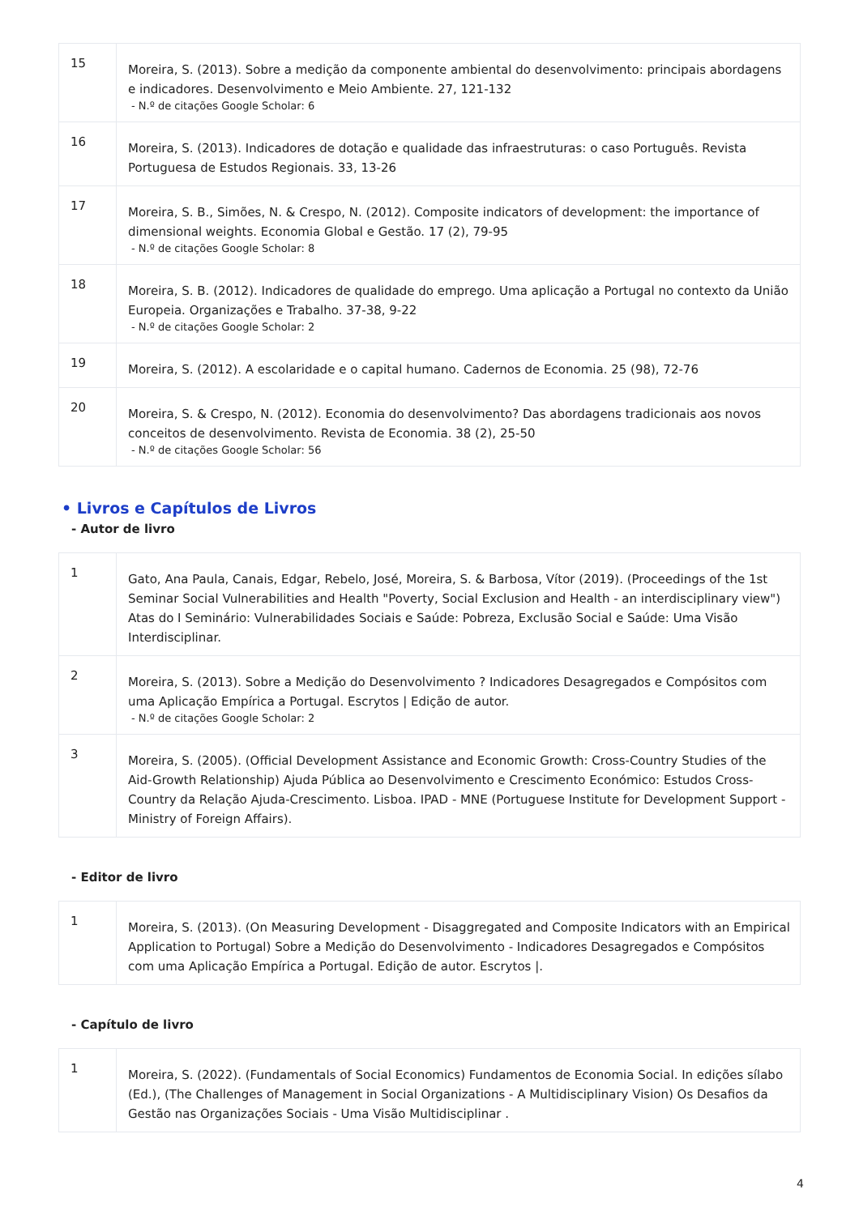| 15 | Moreira, S. (2013). Sobre a medição da componente ambiental do desenvolvimento: principais abordagens e indicadores. Desenvolvimento e Meio Ambiente. 27, 121-132 - N.º de citações Google Scholar: 6 |
| 16 | Moreira, S. (2013). Indicadores de dotação e qualidade das infraestruturas: o caso Português. Revista Portuguesa de Estudos Regionais. 33, 13-26 |
| 17 | Moreira, S. B., Simões, N. & Crespo, N. (2012). Composite indicators of development: the importance of dimensional weights. Economia Global e Gestão. 17 (2), 79-95 - N.º de citações Google Scholar: 8 |
| 18 | Moreira, S. B. (2012). Indicadores de qualidade do emprego. Uma aplicação a Portugal no contexto da União Europeia. Organizações e Trabalho. 37-38, 9-22 - N.º de citações Google Scholar: 2 |
| 19 | Moreira, S. (2012). A escolaridade e o capital humano. Cadernos de Economia. 25 (98), 72-76 |
| 20 | Moreira, S. & Crespo, N. (2012). Economia do desenvolvimento? Das abordagens tradicionais aos novos conceitos de desenvolvimento. Revista de Economia. 38 (2), 25-50 - N.º de citações Google Scholar: 56 |
• Livros e Capítulos de Livros
- Autor de livro
| 1 | Gato, Ana Paula, Canais, Edgar, Rebelo, José, Moreira, S. & Barbosa, Vítor (2019). (Proceedings of the 1st Seminar Social Vulnerabilities and Health "Poverty, Social Exclusion and Health - an interdisciplinary view") Atas do I Seminário: Vulnerabilidades Sociais e Saúde: Pobreza, Exclusão Social e Saúde: Uma Visão Interdisciplinar. |
| 2 | Moreira, S. (2013). Sobre a Medição do Desenvolvimento ? Indicadores Desagregados e Compósitos com uma Aplicação Empírica a Portugal. Escrytos / Edição de autor. - N.º de citações Google Scholar: 2 |
| 3 | Moreira, S. (2005). (Official Development Assistance and Economic Growth: Cross-Country Studies of the Aid-Growth Relationship) Ajuda Pública ao Desenvolvimento e Crescimento Económico: Estudos Cross-Country da Relação Ajuda-Crescimento. Lisboa. IPAD - MNE (Portuguese Institute for Development Support - Ministry of Foreign Affairs). |
- Editor de livro
| 1 | Moreira, S. (2013). (On Measuring Development - Disaggregated and Composite Indicators with an Empirical Application to Portugal) Sobre a Medição do Desenvolvimento - Indicadores Desagregados e Compósitos com uma Aplicação Empírica a Portugal. Edição de autor. Escrytos /. |
- Capítulo de livro
| 1 | Moreira, S. (2022). (Fundamentals of Social Economics) Fundamentos de Economia Social. In edições sílabo (Ed.), (The Challenges of Management in Social Organizations - A Multidisciplinary Vision) Os Desafios da Gestão nas Organizações Sociais - Uma Visão Multidisciplinar . |
4